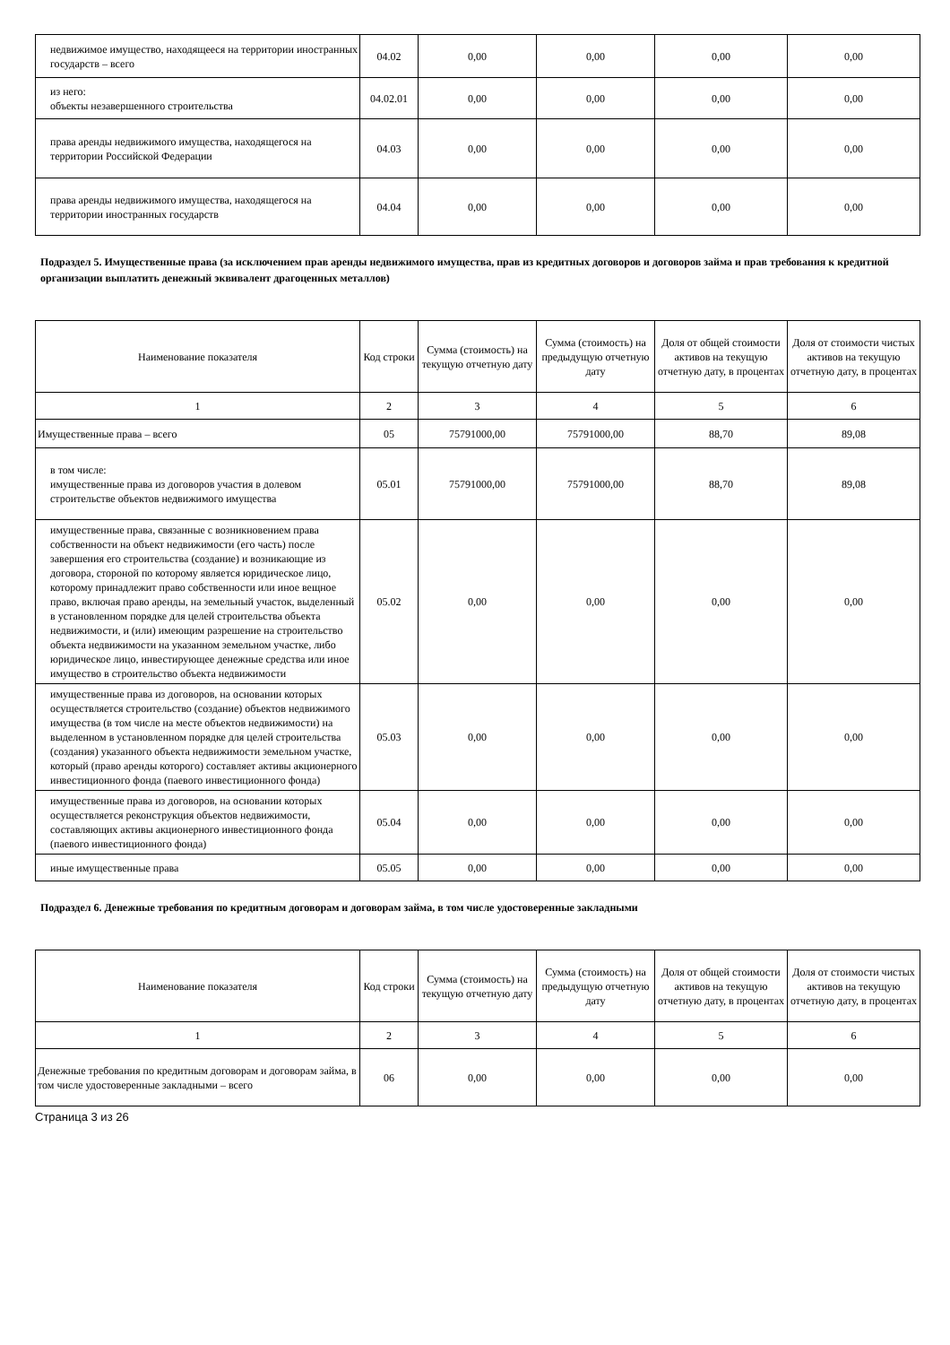| недвижимое имущество, находящееся на территории иностранных государств – всего | 04.02 | 0,00 | 0,00 | 0,00 | 0,00 |
| из него: объекты незавершенного строительства | 04.02.01 | 0,00 | 0,00 | 0,00 | 0,00 |
| права аренды недвижимого имущества, находящегося на территории Российской Федерации | 04.03 | 0,00 | 0,00 | 0,00 | 0,00 |
| права аренды недвижимого имущества, находящегося на территории иностранных государств | 04.04 | 0,00 | 0,00 | 0,00 | 0,00 |
Подраздел 5. Имущественные права (за исключением прав аренды недвижимого имущества, прав из кредитных договоров и договоров займа и прав требования к кредитной организации выплатить денежный эквивалент драгоценных металлов)
| Наименование показателя | Код строки | Сумма (стоимость) на текущую отчетную дату | Сумма (стоимость) на предыдущую отчетную дату | Доля от общей стоимости активов на текущую отчетную дату, в процентах | Доля от стоимости чистых активов на текущую отчетную дату, в процентах |
| --- | --- | --- | --- | --- | --- |
| 1 | 2 | 3 | 4 | 5 | 6 |
| Имущественные права – всего | 05 | 75791000,00 | 75791000,00 | 88,70 | 89,08 |
| в том числе: имущественные права из договоров участия в долевом строительстве объектов недвижимого имущества | 05.01 | 75791000,00 | 75791000,00 | 88,70 | 89,08 |
| имущественные права, связанные с возникновением права собственности на объект недвижимости (его часть) после завершения его строительства (создание) и возникающие из договора, стороной по которому является юридическое лицо, которому принадлежит право собственности или иное вещное право, включая право аренды, на земельный участок, выделенный в установленном порядке для целей строительства объекта недвижимости, и (или) имеющим разрешение на строительство объекта недвижимости на указанном земельном участке, либо юридическое лицо, инвестирующее денежные средства или иное имущество в строительство объекта недвижимости | 05.02 | 0,00 | 0,00 | 0,00 | 0,00 |
| имущественные права из договоров, на основании которых осуществляется строительство (создание) объектов недвижимого имущества (в том числе на месте объектов недвижимости) на выделенном в установленном порядке для целей строительства (создания) указанного объекта недвижимости земельном участке, который (право аренды которого) составляет активы акционерного инвестиционного фонда (паевого инвестиционного фонда) | 05.03 | 0,00 | 0,00 | 0,00 | 0,00 |
| имущественные права из договоров, на основании которых осуществляется реконструкция объектов недвижимости, составляющих активы акционерного инвестиционного фонда (паевого инвестиционного фонда) | 05.04 | 0,00 | 0,00 | 0,00 | 0,00 |
| иные имущественные права | 05.05 | 0,00 | 0,00 | 0,00 | 0,00 |
Подраздел 6. Денежные требования по кредитным договорам и договорам займа, в том числе удостоверенные закладными
| Наименование показателя | Код строки | Сумма (стоимость) на текущую отчетную дату | Сумма (стоимость) на предыдущую отчетную дату | Доля от общей стоимости активов на текущую отчетную дату, в процентах | Доля от стоимости чистых активов на текущую отчетную дату, в процентах |
| --- | --- | --- | --- | --- | --- |
| 1 | 2 | 3 | 4 | 5 | 6 |
| Денежные требования по кредитным договорам и договорам займа, в том числе удостоверенные закладными – всего | 06 | 0,00 | 0,00 | 0,00 | 0,00 |
Страница 3 из 26